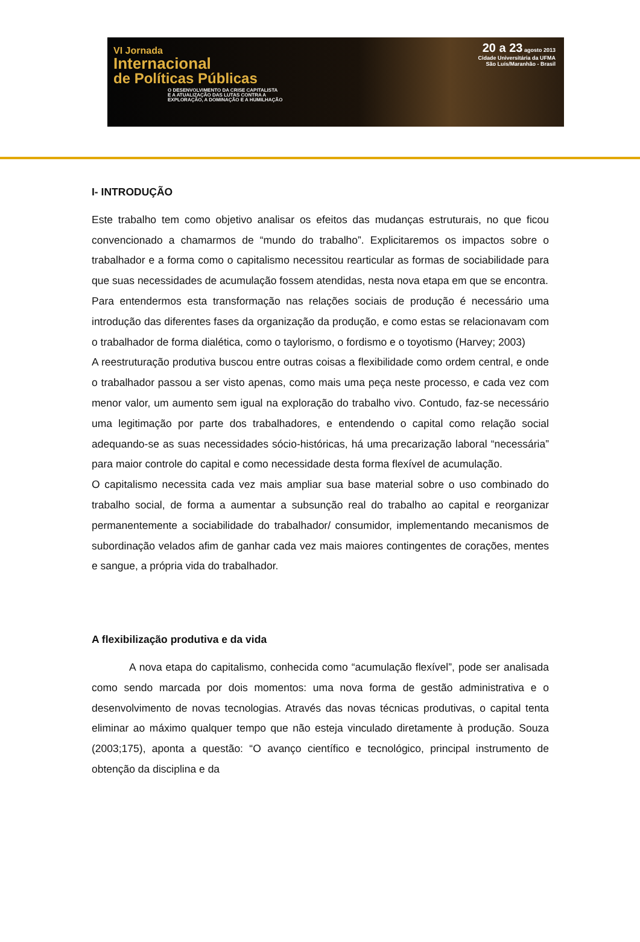VI Jornada
Internacional
de Políticas Públicas
O DESENVOLVIMENTO DA CRISE CAPITALISTA
E A ATUALIZAÇÃO DAS LUTAS CONTRA A
EXPLORAÇÃO, A DOMINAÇÃO E A HUMILHAÇÃO
20 a 23 agosto 2013
Cidade Universitária da UFMA
São Luís/Maranhão - Brasil
I- INTRODUÇÃO
Este trabalho tem como objetivo analisar os efeitos das mudanças estruturais, no que ficou convencionado a chamarmos de “mundo do trabalho”. Explicitaremos os impactos sobre o trabalhador e a forma como o capitalismo necessitou rearticular as formas de sociabilidade para que suas necessidades de acumulação fossem atendidas, nesta nova etapa em que se encontra.
Para entendermos esta transformação nas relações sociais de produção é necessário uma introdução das diferentes fases da organização da produção, e como estas se relacionavam com o trabalhador de forma dialética, como o taylorismo, o fordismo e o toyotismo (Harvey; 2003)
A reestruturação produtiva buscou entre outras coisas a flexibilidade como ordem central, e onde o trabalhador passou a ser visto apenas, como mais uma peça neste processo, e cada vez com menor valor, um aumento sem igual na exploração do trabalho vivo. Contudo, faz-se necessário uma legitimação por parte dos trabalhadores, e entendendo o capital como relação social adequando-se as suas necessidades sócio-históricas, há uma precarização laboral “necessária” para maior controle do capital e como necessidade desta forma flexível de acumulação.
O capitalismo necessita cada vez mais ampliar sua base material sobre o uso combinado do trabalho social, de forma a aumentar a subsunção real do trabalho ao capital e reorganizar permanentemente a sociabilidade do trabalhador/ consumidor, implementando mecanismos de subordinação velados afim de ganhar cada vez mais maiores contingentes de corações, mentes e sangue, a própria vida do trabalhador.
A flexibilização produtiva e da vida
A nova etapa do capitalismo, conhecida como “acumulação flexível”, pode ser analisada como sendo marcada por dois momentos: uma nova forma de gestão administrativa e o desenvolvimento de novas tecnologias. Através das novas técnicas produtivas, o capital tenta eliminar ao máximo qualquer tempo que não esteja vinculado diretamente à produção. Souza (2003;175), aponta a questão: “O avanço científico e tecnológico, principal instrumento de obtenção da disciplina e da